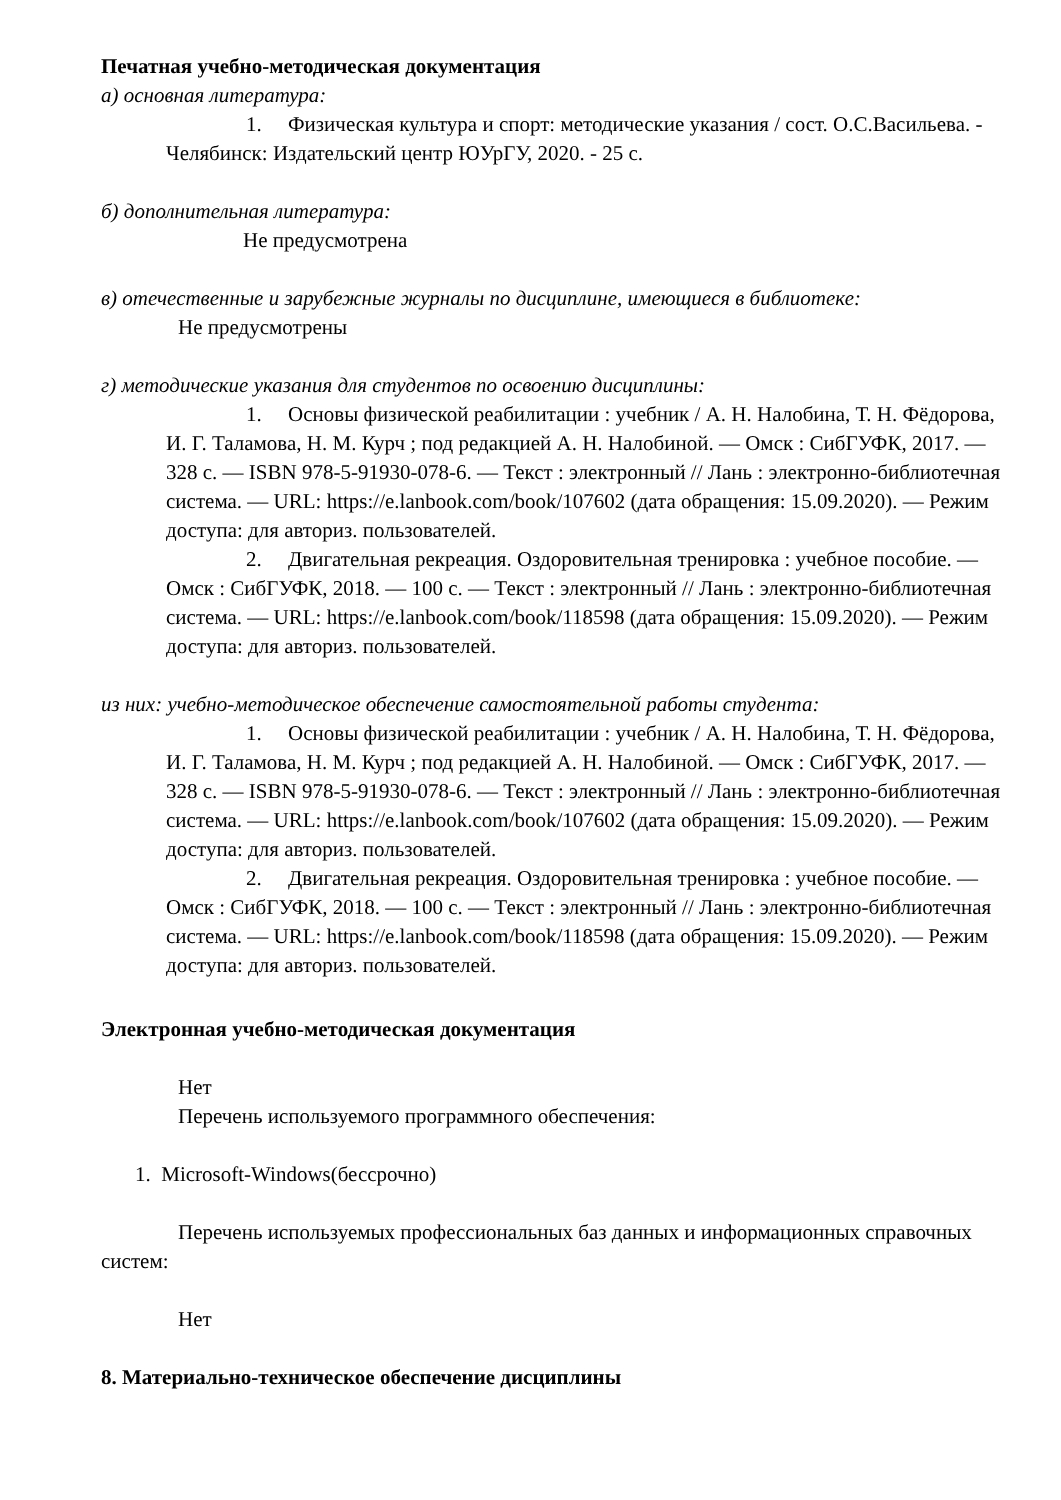Печатная учебно-методическая документация
а) основная литература:
1. Физическая культура и спорт: методические указания / сост. О.С.Васильева. - Челябинск: Издательский центр ЮУрГУ, 2020. - 25 с.
б) дополнительная литература:
Не предусмотрена
в) отечественные и зарубежные журналы по дисциплине, имеющиеся в библиотеке:
Не предусмотрены
г) методические указания для студентов по освоению дисциплины:
1. Основы физической реабилитации : учебник / А. Н. Налобина, Т. Н. Фёдорова, И. Г. Таламова, Н. М. Курч ; под редакцией А. Н. Налобиной. — Омск : СибГУФК, 2017. — 328 с. — ISBN 978-5-91930-078-6. — Текст : электронный // Лань : электронно-библиотечная система. — URL: https://e.lanbook.com/book/107602 (дата обращения: 15.09.2020). — Режим доступа: для авториз. пользователей.
2. Двигательная рекреация. Оздоровительная тренировка : учебное пособие. — Омск : СибГУФК, 2018. — 100 с. — Текст : электронный // Лань : электронно-библиотечная система. — URL: https://e.lanbook.com/book/118598 (дата обращения: 15.09.2020). — Режим доступа: для авториз. пользователей.
из них: учебно-методическое обеспечение самостоятельной работы студента:
1. Основы физической реабилитации : учебник / А. Н. Налобина, Т. Н. Фёдорова, И. Г. Таламова, Н. М. Курч ; под редакцией А. Н. Налобиной. — Омск : СибГУФК, 2017. — 328 с. — ISBN 978-5-91930-078-6. — Текст : электронный // Лань : электронно-библиотечная система. — URL: https://e.lanbook.com/book/107602 (дата обращения: 15.09.2020). — Режим доступа: для авториз. пользователей.
2. Двигательная рекреация. Оздоровительная тренировка : учебное пособие. — Омск : СибГУФК, 2018. — 100 с. — Текст : электронный // Лань : электронно-библиотечная система. — URL: https://e.lanbook.com/book/118598 (дата обращения: 15.09.2020). — Режим доступа: для авториз. пользователей.
Электронная учебно-методическая документация
Нет
Перечень используемого программного обеспечения:
1. Microsoft-Windows(бессрочно)
Перечень используемых профессиональных баз данных и информационных справочных систем:
Нет
8. Материально-техническое обеспечение дисциплины